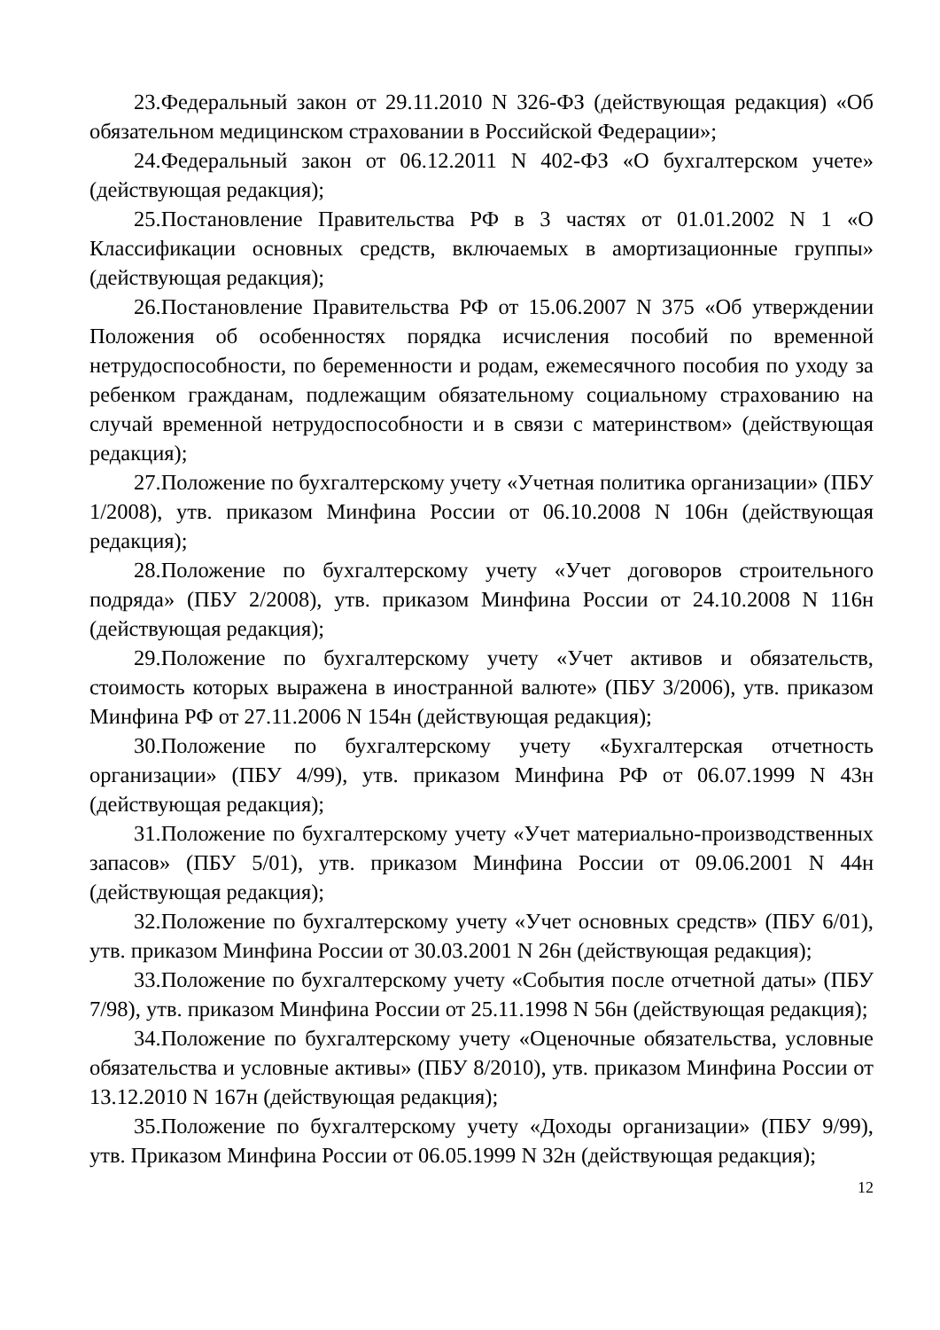23.Федеральный закон от 29.11.2010 N 326-ФЗ (действующая редакция) «Об обязательном медицинском страховании в Российской Федерации»;
24.Федеральный закон от 06.12.2011 N 402-ФЗ «О бухгалтерском учете» (действующая редакция);
25.Постановление Правительства РФ в 3 частях от 01.01.2002 N 1 «О Классификации основных средств, включаемых в амортизационные группы» (действующая редакция);
26.Постановление Правительства РФ от 15.06.2007 N 375 «Об утверждении Положения об особенностях порядка исчисления пособий по временной нетрудоспособности, по беременности и родам, ежемесячного пособия по уходу за ребенком гражданам, подлежащим обязательному социальному страхованию на случай временной нетрудоспособности и в связи с материнством» (действующая редакция);
27.Положение по бухгалтерскому учету «Учетная политика организации» (ПБУ 1/2008), утв. приказом Минфина России от 06.10.2008 N 106н (действующая редакция);
28.Положение по бухгалтерскому учету «Учет договоров строительного подряда» (ПБУ 2/2008), утв. приказом Минфина России от 24.10.2008 N 116н (действующая редакция);
29.Положение по бухгалтерскому учету «Учет активов и обязательств, стоимость которых выражена в иностранной валюте» (ПБУ 3/2006), утв. приказом Минфина РФ от 27.11.2006 N 154н (действующая редакция);
30.Положение по бухгалтерскому учету «Бухгалтерская отчетность организации» (ПБУ 4/99), утв. приказом Минфина РФ от 06.07.1999 N 43н (действующая редакция);
31.Положение по бухгалтерскому учету «Учет материально-производственных запасов» (ПБУ 5/01), утв. приказом Минфина России от 09.06.2001 N 44н (действующая редакция);
32.Положение по бухгалтерскому учету «Учет основных средств» (ПБУ 6/01), утв. приказом Минфина России от 30.03.2001 N 26н (действующая редакция);
33.Положение по бухгалтерскому учету «События после отчетной даты» (ПБУ 7/98), утв. приказом Минфина России от 25.11.1998 N 56н (действующая редакция);
34.Положение по бухгалтерскому учету «Оценочные обязательства, условные обязательства и условные активы» (ПБУ 8/2010), утв. приказом Минфина России от 13.12.2010 N 167н (действующая редакция);
35.Положение по бухгалтерскому учету «Доходы организации» (ПБУ 9/99), утв. Приказом Минфина России от 06.05.1999 N 32н (действующая редакция);
12